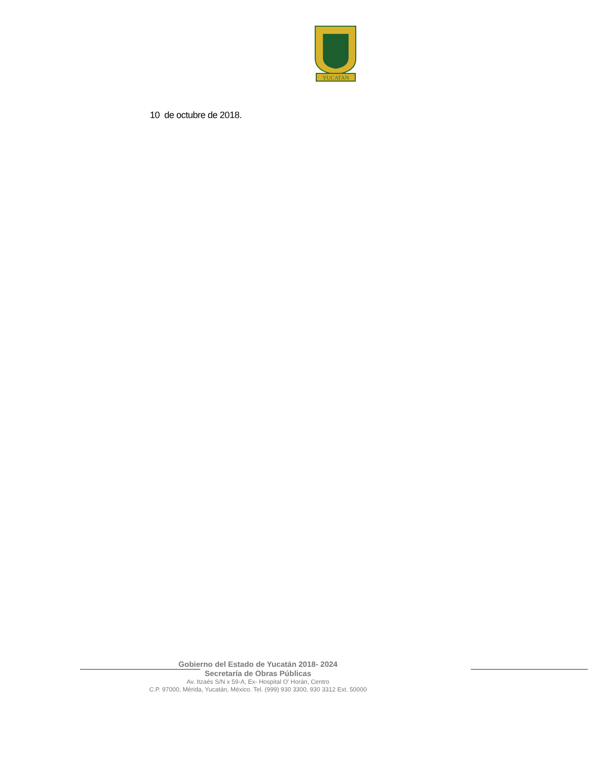YUCATAN
10 de octubre de 2018.
Gobierno del Estado de Yucatán 2018- 2024
Secretaría de Obras Públicas
Av. Itzaés S/N x 59-A, Ex- Hospital O' Horán, Centro
C.P. 97000, Mérida, Yucatán, México. Tel. (999) 930 3300, 930 3312 Ext. 50000